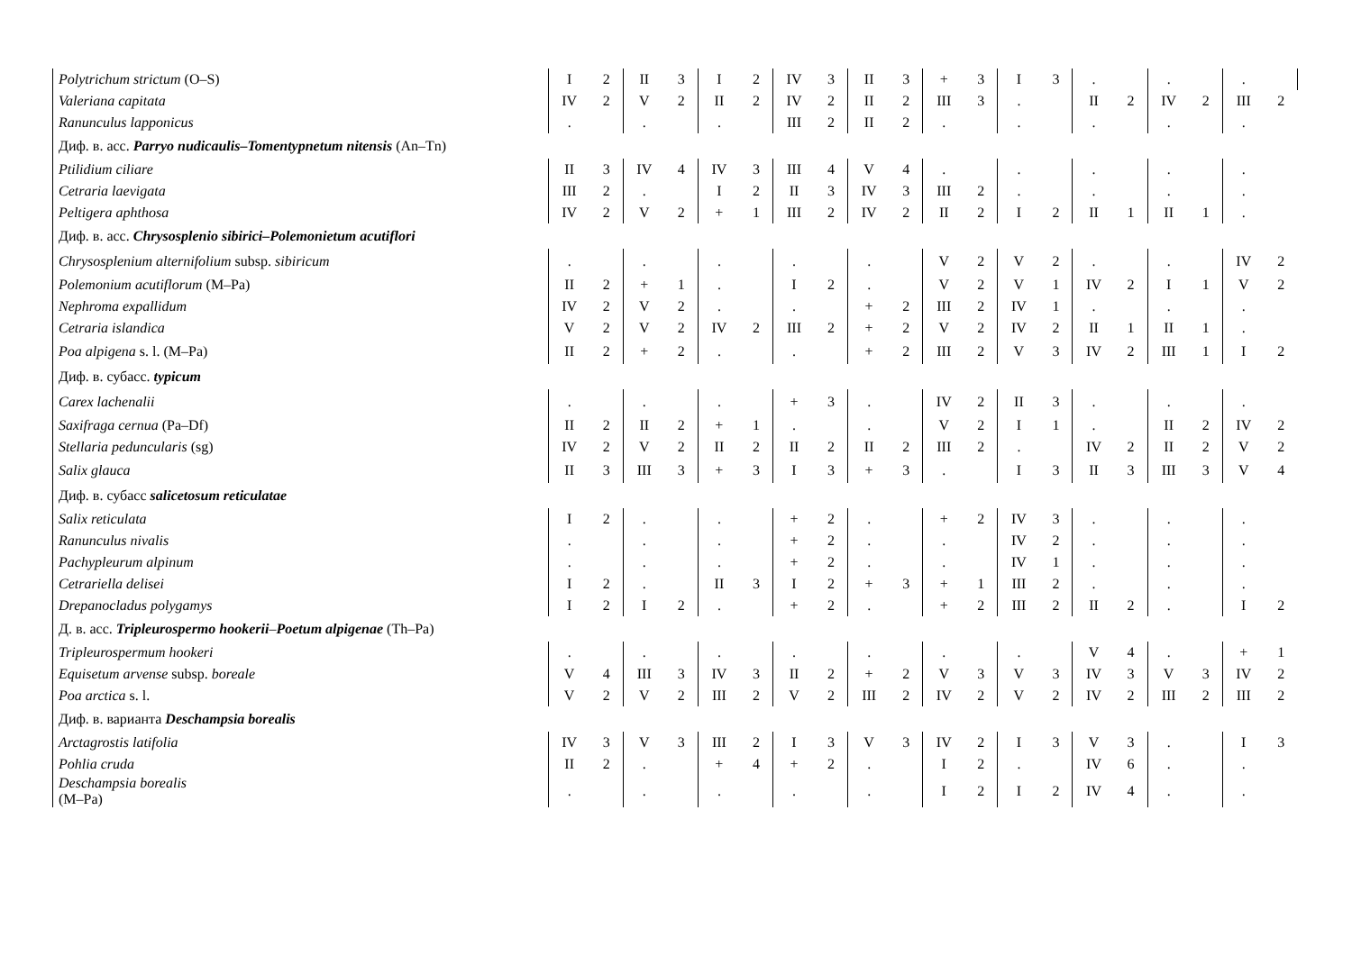| Polytrichum strictum (O–S) | I | 2 | II | 3 | I | 2 | IV | 3 | II | 3 | + | 3 | I | 3 | . | | . | | . | |
| Valeriana capitata | IV | 2 | V | 2 | II | 2 | IV | 2 | II | 2 | III | 3 | . | | II | 2 | IV | 2 | III | 2 |
| Ranunculus lapponicus | . | | . | | . | | III | 2 | II | 2 | . | | . | | . | | . | | . | |
| Диф. в. асс. Parryo nudicaulis–Tomentypnetum nitensis (An–Tn) | | | | | | | | | | | | | | | | | | | | |
| Ptilidium ciliare | II | 3 | IV | 4 | IV | 3 | III | 4 | V | 4 | . | | . | | . | | . | | . | |
| Cetraria laevigata | III | 2 | . | | I | 2 | II | 3 | IV | 3 | III | 2 | . | | . | | . | | . | |
| Peltigera aphthosa | IV | 2 | V | 2 | + | 1 | III | 2 | IV | 2 | II | 2 | I | 2 | II | 1 | II | 1 | . | |
| Диф. в. асс. Chrysosplenio sibirici–Polemonietum acutiflori | | | | | | | | | | | | | | | | | | | | |
| Chrysosplenium alternifolium subsp. sibiricum | . | | . | | . | | . | | . | | V | 2 | V | 2 | . | | . | | IV | 2 |
| Polemonium acutiflorum (M–Pa) | II | 2 | + | 1 | . | | I | 2 | . | | V | 2 | V | 1 | IV | 2 | I | 1 | V | 2 |
| Nephroma expallidum | IV | 2 | V | 2 | . | | . | | + | 2 | III | 2 | IV | 1 | . | | . | | . | |
| Cetraria islandica | V | 2 | V | 2 | IV | 2 | III | 2 | + | 2 | V | 2 | IV | 2 | II | 1 | II | 1 | . | |
| Poa alpigena s. l. (M–Pa) | II | 2 | + | 2 | . | | . | | + | 2 | III | 2 | V | 3 | IV | 2 | III | 1 | I | 2 |
| Диф. в. субасс. typicum | | | | | | | | | | | | | | | | | | | | |
| Carex lachenalii | . | | . | | . | | + | 3 | . | | IV | 2 | II | 3 | . | | . | | . | |
| Saxifraga cernua (Pa–Df) | II | 2 | II | 2 | + | 1 | . | | . | | V | 2 | I | 1 | . | | II | 2 | IV | 2 |
| Stellaria peduncularis (sg) | IV | 2 | V | 2 | II | 2 | II | 2 | II | 2 | III | 2 | . | | IV | 2 | II | 2 | V | 2 |
| Salix glauca | II | 3 | III | 3 | + | 3 | I | 3 | + | 3 | . | | I | 3 | II | 3 | III | 3 | V | 4 |
| Диф. в. субасс salicetosum reticulatae | | | | | | | | | | | | | | | | | | | | |
| Salix reticulata | I | 2 | . | | . | | + | 2 | . | | + | 2 | IV | 3 | . | | . | | . | |
| Ranunculus nivalis | . | | . | | . | | + | 2 | . | | . | | IV | 2 | . | | . | | . | |
| Pachypleurum alpinum | . | | . | | . | | + | 2 | . | | . | | IV | 1 | . | | . | | . | |
| Cetrariella delisei | I | 2 | . | | II | 3 | I | 2 | + | 3 | + | 1 | III | 2 | . | | . | | . | |
| Drepanocladus polygamys | I | 2 | I | 2 | . | | + | 2 | . | | + | 2 | III | 2 | II | 2 | . | | I | 2 |
| Д. в. асс. Tripleurospermo hookerii – Poetum alpigenae (Th–Pa) | | | | | | | | | | | | | | | | | | | | |
| Tripleurospermum hookeri | . | | . | | . | | . | | . | | . | | . | | V | 4 | . | | + | 1 |
| Equisetum arvense subsp. boreale | V | 4 | III | 3 | IV | 3 | II | 2 | + | 2 | V | 3 | V | 3 | IV | 3 | V | 3 | IV | 2 |
| Poa arctica s. l. | V | 2 | V | 2 | III | 2 | V | 2 | III | 2 | IV | 2 | V | 2 | IV | 2 | III | 2 | III | 2 |
| Диф. в. варианта Deschampsia borealis | | | | | | | | | | | | | | | | | | | | |
| Arctagrostis latifolia | IV | 3 | V | 3 | III | 2 | I | 3 | V | 3 | IV | 2 | I | 3 | V | 3 | . | | I | 3 |
| Pohlia cruda | II | 2 | . | | + | 4 | + | 2 | . | | I | 2 | . | | IV | 6 | . | | . | |
| Deschampsia borealis (M–Pa) | . | | . | | . | | . | | . | | I | 2 | I | 2 | IV | 4 | . | | . | |